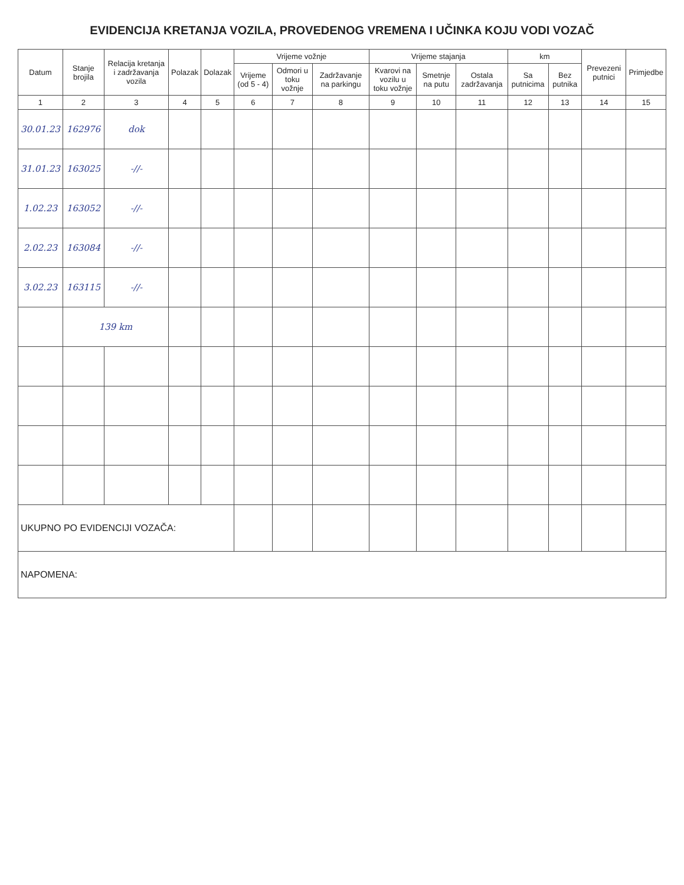EVIDENCIJA KRETANJA VOZILA, PROVEDENOG VREMENA I UČINKA KOJU VODI VOZAČ
| Datum | Stanje brojila | Relacija kretanja i zadržavanja vozila | Polazak | Dolazak | Vrijeme vožnje | | | Vrijeme stajanja | | | km | | Prevezeni putnici | Primjedbe |
| --- | --- | --- | --- | --- | --- | --- | --- | --- | --- | --- | --- | --- | --- | --- |
| | | | | | Vrijeme (od 5 - 4) | Odmori u toku vožnje | Zadržavanje na parkingu | Kvarovi na vozilu u toku vožnje | Smetnje na putu | Ostala zadržavanja | Sa putnicima | Bez putnika | | |
| 1 | 2 | 3 | 4 | 5 | 6 | 7 | 8 | 9 | 10 | 11 | 12 | 13 | 14 | 15 |
| 30.01.23 | 162976 | dok | | | | | | | | | | | | |
| 31.01.23 | 163025 | -//- | | | | | | | | | | | | |
| 1.02.23 | 163052 | -//- | | | | | | | | | | | | |
| 2.02.23 | 163084 | -//- | | | | | | | | | | | | |
| 3.02.23 | 163115 | -//- | | | | | | | | | | | | |
| | 139 km | | | | | | | | | | | | | |
| UKUPNO PO EVIDENCIJI VOZAČA: | | | | | | | | | | | | | | |
| NAPOMENA: | | | | | | | | | | | | | | |